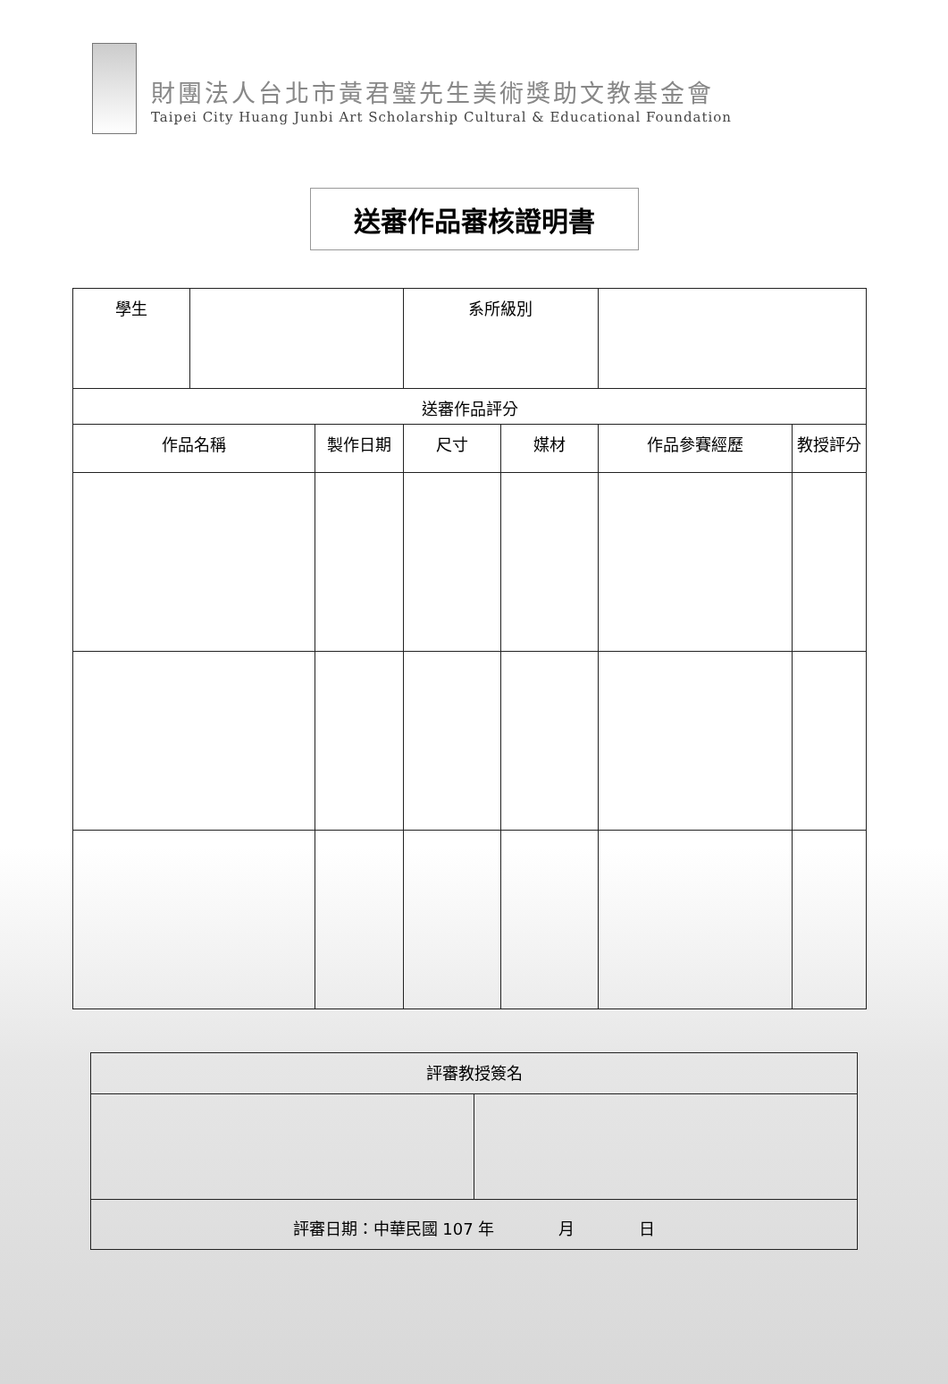財團法人台北市黃君璧先生美術獎助文教基金會
Taipei City Huang Junbi Art Scholarship Cultural & Educational Foundation
送審作品審核證明書
| 學生 | | | 系所級別 | | | |
| 送審作品評分 | | | | | | |
| 作品名稱 | | 製作日期 | 尺寸 | 媒材 | 作品參賽經歷 | 教授評分 |
| 評審教授簽名 | |
| 評審日期：中華民國 107 年 月 日 | |